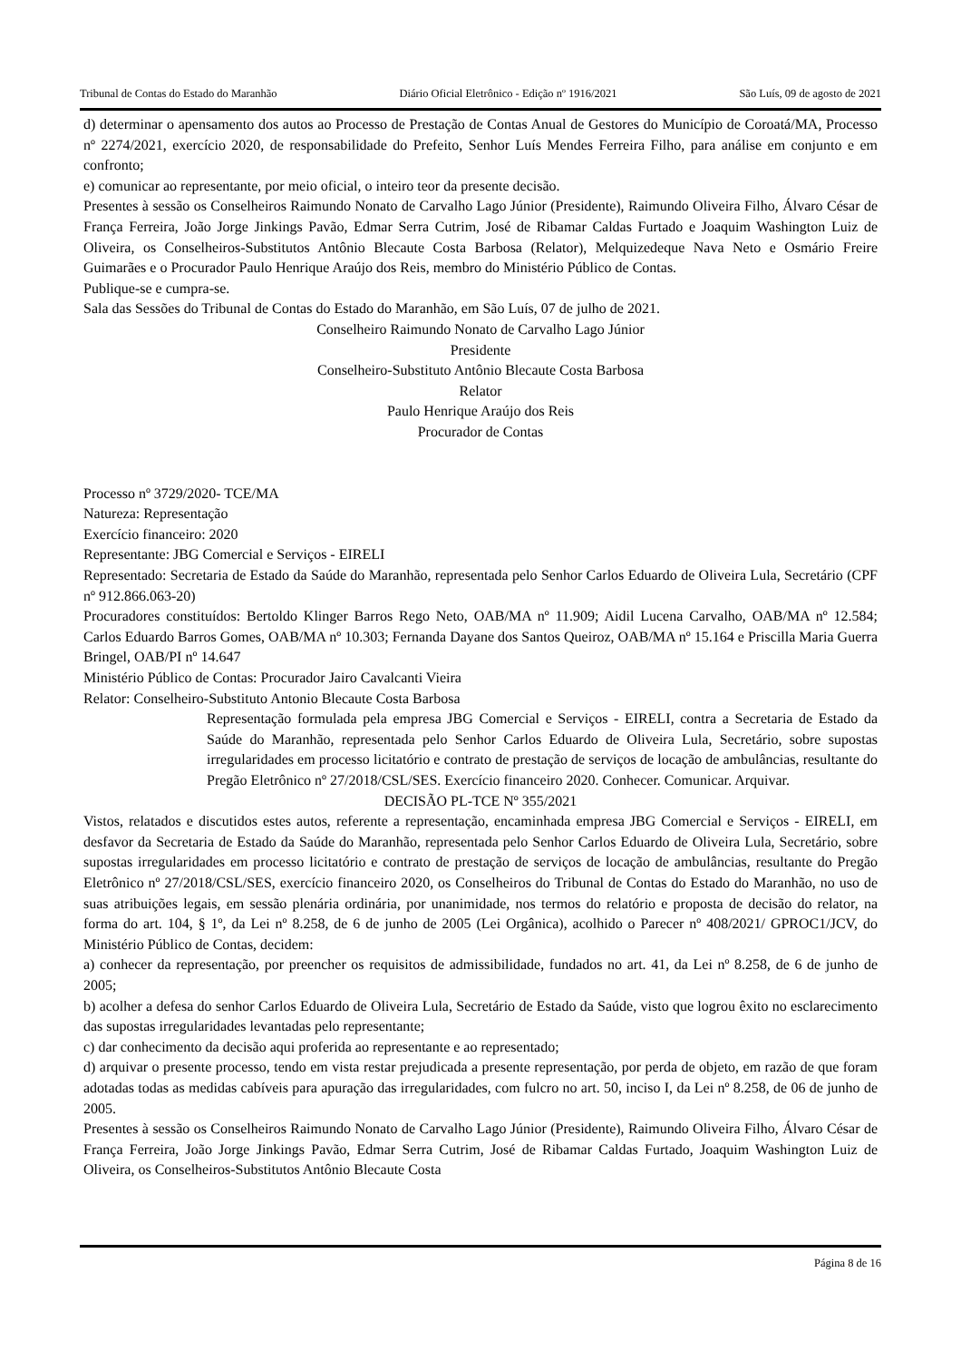Tribunal de Contas do Estado do Maranhão Diário Oficial Eletrônico - Edição nº 1916/2021 São Luís, 09 de agosto de 2021
d) determinar o apensamento dos autos ao Processo de Prestação de Contas Anual de Gestores do Município de Coroatá/MA, Processo nº 2274/2021, exercício 2020, de responsabilidade do Prefeito, Senhor Luís Mendes Ferreira Filho, para análise em conjunto e em confronto;
e) comunicar ao representante, por meio oficial, o inteiro teor da presente decisão.
Presentes à sessão os Conselheiros Raimundo Nonato de Carvalho Lago Júnior (Presidente), Raimundo Oliveira Filho, Álvaro César de França Ferreira, João Jorge Jinkings Pavão, Edmar Serra Cutrim, José de Ribamar Caldas Furtado e Joaquim Washington Luiz de Oliveira, os Conselheiros-Substitutos Antônio Blecaute Costa Barbosa (Relator), Melquizedeque Nava Neto e Osmário Freire Guimarães e o Procurador Paulo Henrique Araújo dos Reis, membro do Ministério Público de Contas.
Publique-se e cumpra-se.
Sala das Sessões do Tribunal de Contas do Estado do Maranhão, em São Luís, 07 de julho de 2021.
Conselheiro Raimundo Nonato de Carvalho Lago Júnior
Presidente
Conselheiro-Substituto Antônio Blecaute Costa Barbosa
Relator
Paulo Henrique Araújo dos Reis
Procurador de Contas
Processo nº 3729/2020- TCE/MA
Natureza: Representação
Exercício financeiro: 2020
Representante: JBG Comercial e Serviços - EIRELI
Representado: Secretaria de Estado da Saúde do Maranhão, representada pelo Senhor Carlos Eduardo de Oliveira Lula, Secretário (CPF nº 912.866.063-20)
Procuradores constituídos: Bertoldo Klinger Barros Rego Neto, OAB/MA nº 11.909; Aidil Lucena Carvalho, OAB/MA nº 12.584; Carlos Eduardo Barros Gomes, OAB/MA nº 10.303; Fernanda Dayane dos Santos Queiroz, OAB/MA nº 15.164 e Priscilla Maria Guerra Bringel, OAB/PI nº 14.647
Ministério Público de Contas: Procurador Jairo Cavalcanti Vieira
Relator: Conselheiro-Substituto Antonio Blecaute Costa Barbosa
Representação formulada pela empresa JBG Comercial e Serviços - EIRELI, contra a Secretaria de Estado da Saúde do Maranhão, representada pelo Senhor Carlos Eduardo de Oliveira Lula, Secretário, sobre supostas irregularidades em processo licitatório e contrato de prestação de serviços de locação de ambulâncias, resultante do Pregão Eletrônico nº 27/2018/CSL/SES. Exercício financeiro 2020. Conhecer. Comunicar. Arquivar.
DECISÃO PL-TCE Nº 355/2021
Vistos, relatados e discutidos estes autos, referente a representação, encaminhada empresa JBG Comercial e Serviços - EIRELI, em desfavor da Secretaria de Estado da Saúde do Maranhão, representada pelo Senhor Carlos Eduardo de Oliveira Lula, Secretário, sobre supostas irregularidades em processo licitatório e contrato de prestação de serviços de locação de ambulâncias, resultante do Pregão Eletrônico nº 27/2018/CSL/SES, exercício financeiro 2020, os Conselheiros do Tribunal de Contas do Estado do Maranhão, no uso de suas atribuições legais, em sessão plenária ordinária, por unanimidade, nos termos do relatório e proposta de decisão do relator, na forma do art. 104, § 1º, da Lei nº 8.258, de 6 de junho de 2005 (Lei Orgânica), acolhido o Parecer nº 408/2021/ GPROC1/JCV, do Ministério Público de Contas, decidem:
a) conhecer da representação, por preencher os requisitos de admissibilidade, fundados no art. 41, da Lei nº 8.258, de 6 de junho de 2005;
b) acolher a defesa do senhor Carlos Eduardo de Oliveira Lula, Secretário de Estado da Saúde, visto que logrou êxito no esclarecimento das supostas irregularidades levantadas pelo representante;
c) dar conhecimento da decisão aqui proferida ao representante e ao representado;
d) arquivar o presente processo, tendo em vista restar prejudicada a presente representação, por perda de objeto, em razão de que foram adotadas todas as medidas cabíveis para apuração das irregularidades, com fulcro no art. 50, inciso I, da Lei nº 8.258, de 06 de junho de 2005.
Presentes à sessão os Conselheiros Raimundo Nonato de Carvalho Lago Júnior (Presidente), Raimundo Oliveira Filho, Álvaro César de França Ferreira, João Jorge Jinkings Pavão, Edmar Serra Cutrim, José de Ribamar Caldas Furtado, Joaquim Washington Luiz de Oliveira, os Conselheiros-Substitutos Antônio Blecaute Costa
Página 8 de 16